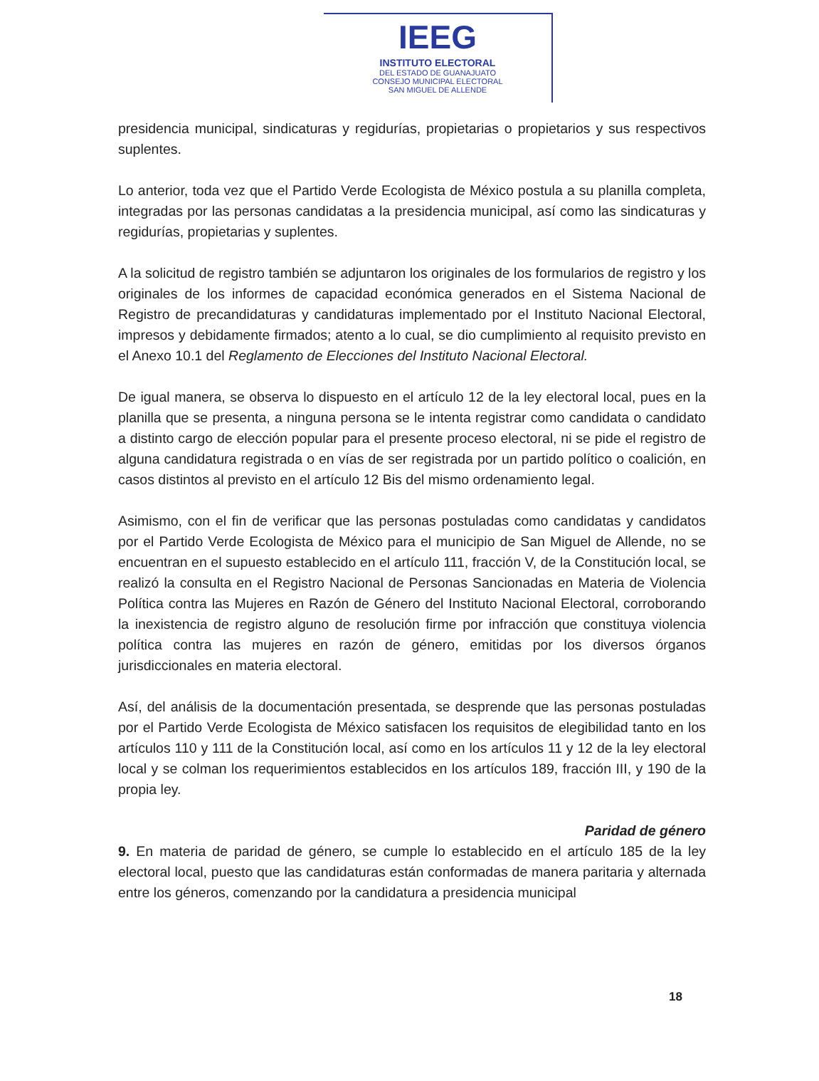IEEG
INSTITUTO ELECTORAL
DEL ESTADO DE GUANAJUATO
CONSEJO MUNICIPAL ELECTORAL
SAN MIGUEL DE ALLENDE
presidencia municipal, sindicaturas y regidurías, propietarias o propietarios y sus respectivos suplentes.
Lo anterior, toda vez que el Partido Verde Ecologista de México postula a su planilla completa, integradas por las personas candidatas a la presidencia municipal, así como las sindicaturas y regidurías, propietarias y suplentes.
A la solicitud de registro también se adjuntaron los originales de los formularios de registro y los originales de los informes de capacidad económica generados en el Sistema Nacional de Registro de precandidaturas y candidaturas implementado por el Instituto Nacional Electoral, impresos y debidamente firmados; atento a lo cual, se dio cumplimiento al requisito previsto en el Anexo 10.1 del Reglamento de Elecciones del Instituto Nacional Electoral.
De igual manera, se observa lo dispuesto en el artículo 12 de la ley electoral local, pues en la planilla que se presenta, a ninguna persona se le intenta registrar como candidata o candidato a distinto cargo de elección popular para el presente proceso electoral, ni se pide el registro de alguna candidatura registrada o en vías de ser registrada por un partido político o coalición, en casos distintos al previsto en el artículo 12 Bis del mismo ordenamiento legal.
Asimismo, con el fin de verificar que las personas postuladas como candidatas y candidatos por el Partido Verde Ecologista de México para el municipio de San Miguel de Allende, no se encuentran en el supuesto establecido en el artículo 111, fracción V, de la Constitución local, se realizó la consulta en el Registro Nacional de Personas Sancionadas en Materia de Violencia Política contra las Mujeres en Razón de Género del Instituto Nacional Electoral, corroborando la inexistencia de registro alguno de resolución firme por infracción que constituya violencia política contra las mujeres en razón de género, emitidas por los diversos órganos jurisdiccionales en materia electoral.
Así, del análisis de la documentación presentada, se desprende que las personas postuladas por el Partido Verde Ecologista de México satisfacen los requisitos de elegibilidad tanto en los artículos 110 y 111 de la Constitución local, así como en los artículos 11 y 12 de la ley electoral local y se colman los requerimientos establecidos en los artículos 189, fracción III, y 190 de la propia ley.
Paridad de género
9. En materia de paridad de género, se cumple lo establecido en el artículo 185 de la ley electoral local, puesto que las candidaturas están conformadas de manera paritaria y alternada entre los géneros, comenzando por la candidatura a presidencia municipal
18